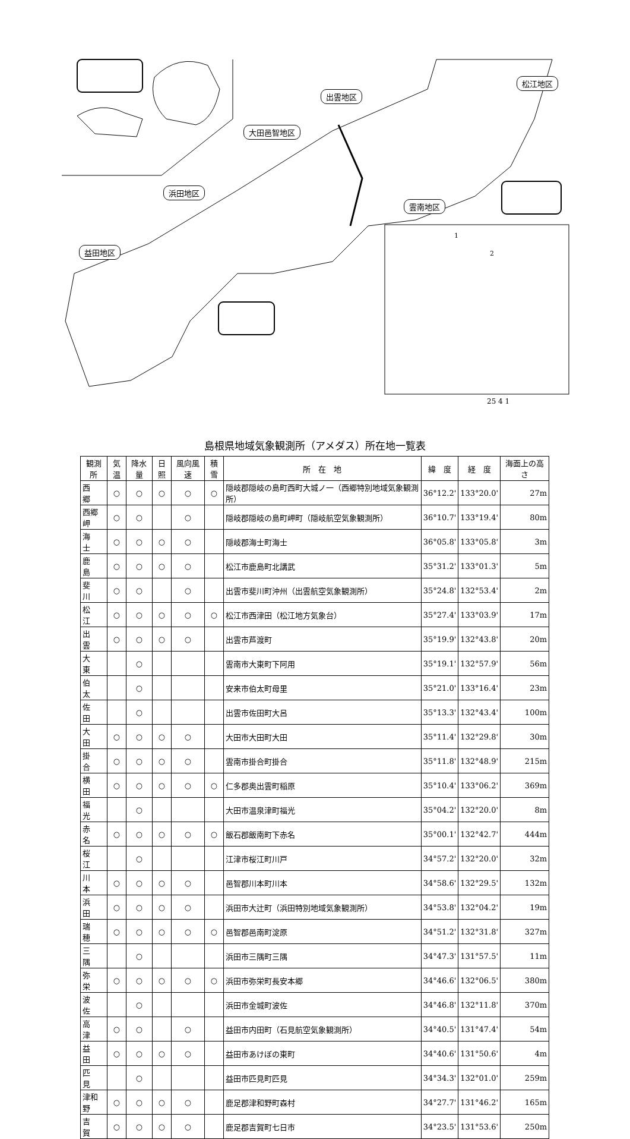出雲地区
松江地区
大田邑智地区
浜田地区
雲南地区
益田地区
1
2
25 4 1
島根県地域気象観測所（アメダス）所在地一覧表
| 観測所 | 気温 | 降水量 | 日照 | 風向風速 | 積雪 | 所 在 地 | 緯 度 | 経 度 | 海面上の高さ |
| --- | --- | --- | --- | --- | --- | --- | --- | --- | --- |
| 西 郷 | ○ | ○ | ○ | ○ | ○ | 隠岐郡隠岐の島町西町大城ノ一（西郷特別地域気象観測所） | 36°12.2' | 133°20.0' | 27m |
| 西郷岬 | ○ | ○ | | ○ | | 隠岐郡隠岐の島町岬町（隠岐航空気象観測所） | 36°10.7' | 133°19.4' | 80m |
| 海 士 | ○ | ○ | ○ | ○ | | 隠岐郡海士町海士 | 36°05.8' | 133°05.8' | 3m |
| 鹿 島 | ○ | ○ | ○ | ○ | | 松江市鹿島町北講武 | 35°31.2' | 133°01.3' | 5m |
| 斐 川 | ○ | ○ | | ○ | | 出雲市斐川町沖州（出雲航空気象観測所） | 35°24.8' | 132°53.4' | 2m |
| 松 江 | ○ | ○ | ○ | ○ | ○ | 松江市西津田（松江地方気象台） | 35°27.4' | 133°03.9' | 17m |
| 出 雲 | ○ | ○ | ○ | ○ | | 出雲市芦渡町 | 35°19.9' | 132°43.8' | 20m |
| 大 東 | | ○ | | | | 雲南市大東町下阿用 | 35°19.1' | 132°57.9' | 56m |
| 伯 太 | | ○ | | | | 安来市伯太町母里 | 35°21.0' | 133°16.4' | 23m |
| 佐 田 | | ○ | | | | 出雲市佐田町大呂 | 35°13.3' | 132°43.4' | 100m |
| 大 田 | ○ | ○ | ○ | ○ | | 大田市大田町大田 | 35°11.4' | 132°29.8' | 30m |
| 掛 合 | ○ | ○ | ○ | ○ | | 雲南市掛合町掛合 | 35°11.8' | 132°48.9' | 215m |
| 横 田 | ○ | ○ | ○ | ○ | ○ | 仁多郡奥出雲町稲原 | 35°10.4' | 133°06.2' | 369m |
| 福 光 | | ○ | | | | 大田市温泉津町福光 | 35°04.2' | 132°20.0' | 8m |
| 赤 名 | ○ | ○ | ○ | ○ | ○ | 飯石郡飯南町下赤名 | 35°00.1' | 132°42.7' | 444m |
| 桜 江 | | ○ | | | | 江津市桜江町川戸 | 34°57.2' | 132°20.0' | 32m |
| 川 本 | ○ | ○ | ○ | ○ | | 邑智郡川本町川本 | 34°58.6' | 132°29.5' | 132m |
| 浜 田 | ○ | ○ | ○ | ○ | | 浜田市大辻町（浜田特別地域気象観測所） | 34°53.8' | 132°04.2' | 19m |
| 瑞 穂 | ○ | ○ | ○ | ○ | ○ | 邑智郡邑南町淀原 | 34°51.2' | 132°31.8' | 327m |
| 三 隅 | | ○ | | | | 浜田市三隅町三隅 | 34°47.3' | 131°57.5' | 11m |
| 弥 栄 | ○ | ○ | ○ | ○ | ○ | 浜田市弥栄町長安本郷 | 34°46.6' | 132°06.5' | 380m |
| 波 佐 | | ○ | | | | 浜田市金城町波佐 | 34°46.8' | 132°11.8' | 370m |
| 高 津 | ○ | ○ | | ○ | | 益田市内田町（石見航空気象観測所） | 34°40.5' | 131°47.4' | 54m |
| 益 田 | ○ | ○ | ○ | ○ | | 益田市あけぼの東町 | 34°40.6' | 131°50.6' | 4m |
| 匹 見 | | ○ | | | | 益田市匹見町匹見 | 34°34.3' | 132°01.0' | 259m |
| 津和野 | ○ | ○ | ○ | ○ | | 鹿足郡津和野町森村 | 34°27.7' | 131°46.2' | 165m |
| 吉 賀 | ○ | ○ | ○ | ○ | | 鹿足郡吉賀町七日市 | 34°23.5' | 131°53.6' | 250m |